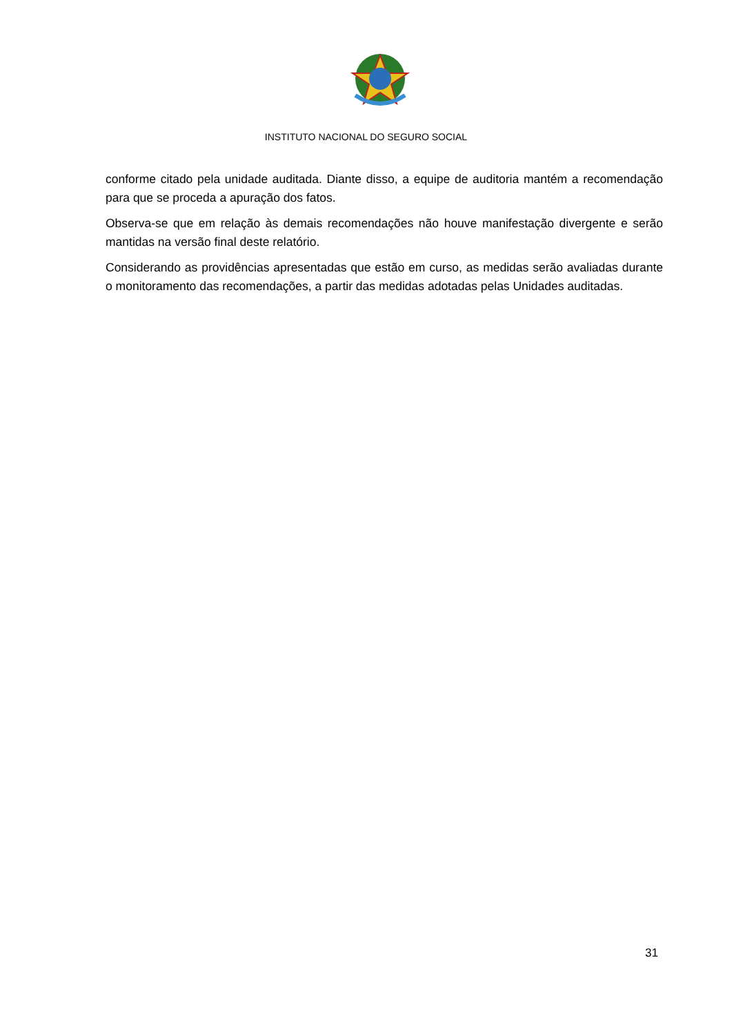INSTITUTO NACIONAL DO SEGURO SOCIAL
conforme citado pela unidade auditada. Diante disso, a equipe de auditoria mantém a recomendação para que se proceda a apuração dos fatos.
Observa-se que em relação às demais recomendações não houve manifestação divergente e serão mantidas na versão final deste relatório.
Considerando as providências apresentadas que estão em curso, as medidas serão avaliadas durante o monitoramento das recomendações, a partir das medidas adotadas pelas Unidades auditadas.
31